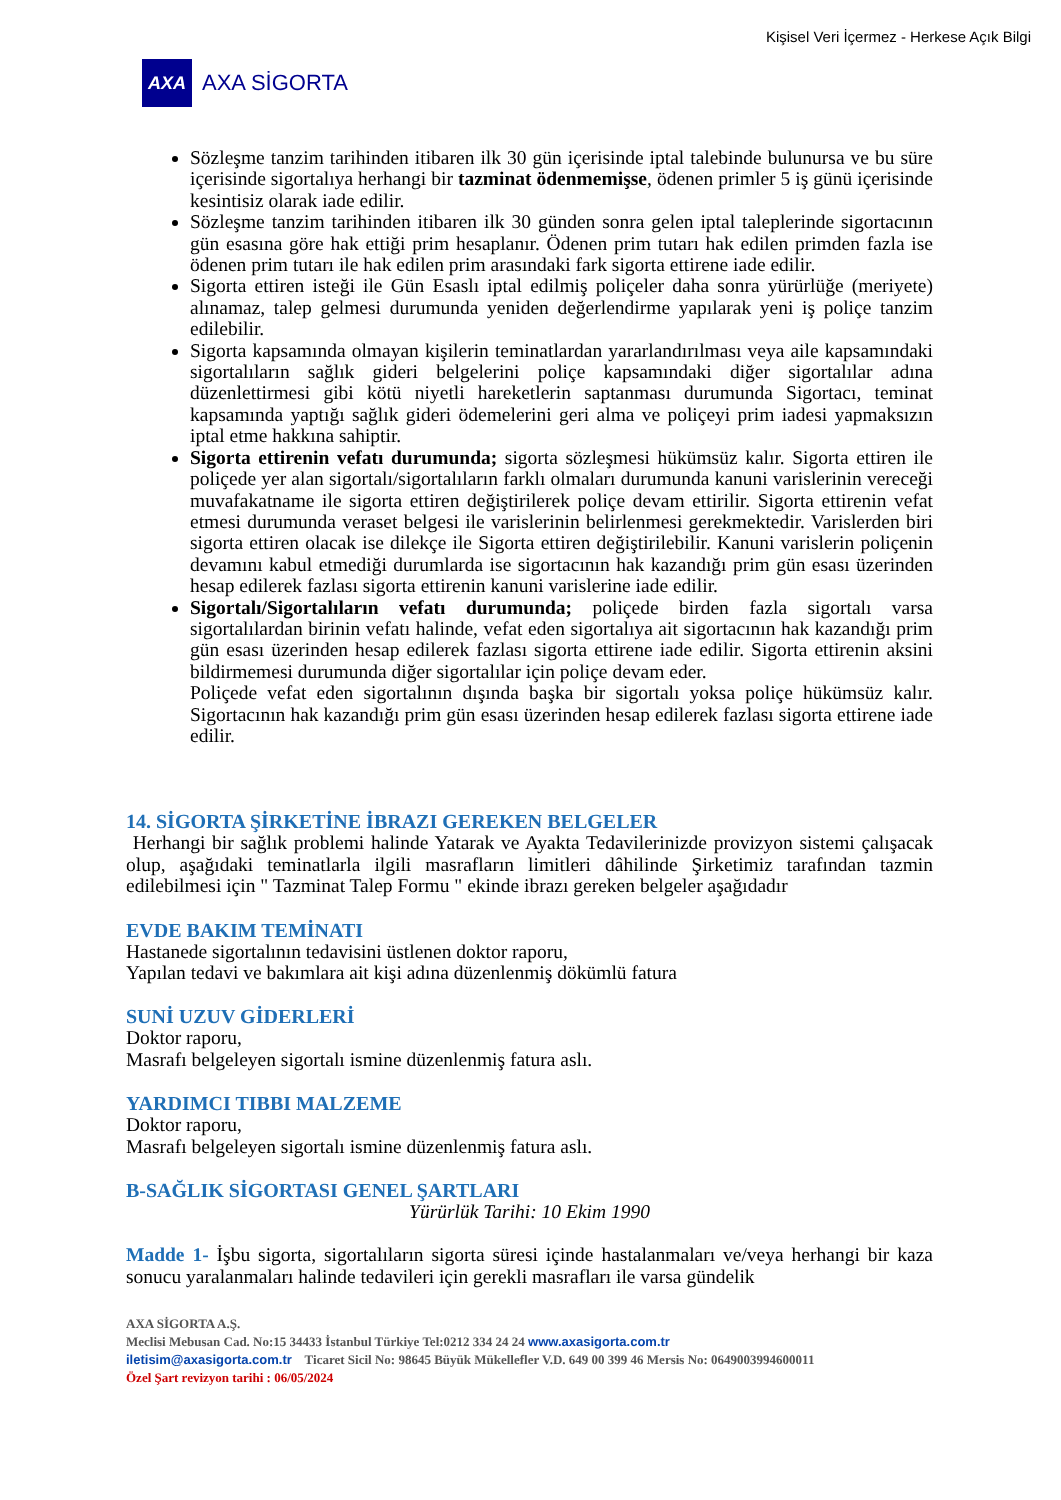Kişisel Veri İçermez - Herkese Açık Bilgi
AXA
AXA SİGORTA
Sözleşme tanzim tarihinden itibaren ilk 30 gün içerisinde iptal talebinde bulunursa ve bu süre içerisinde sigortalıya herhangi bir tazminat ödenmemişse, ödenen primler 5 iş günü içerisinde kesintisiz olarak iade edilir.
Sözleşme tanzim tarihinden itibaren ilk 30 günden sonra gelen iptal taleplerinde sigortacının gün esasına göre hak ettiği prim hesaplanır. Ödenen prim tutarı hak edilen primden fazla ise ödenen prim tutarı ile hak edilen prim arasındaki fark sigorta ettirene iade edilir.
Sigorta ettiren isteği ile Gün Esaslı iptal edilmiş poliçeler daha sonra yürürlüğe (meriyete) alınamaz, talep gelmesi durumunda yeniden değerlendirme yapılarak yeni iş poliçe tanzim edilebilir.
Sigorta kapsamında olmayan kişilerin teminatlardan yararlandırılması veya aile kapsamındaki sigortalıların sağlık gideri belgelerini poliçe kapsamındaki diğer sigortalılar adına düzenlettirmesi gibi kötü niyetli hareketlerin saptanması durumunda Sigortacı, teminat kapsamında yaptığı sağlık gideri ödemelerini geri alma ve poliçeyi prim iadesi yapmaksızın iptal etme hakkına sahiptir.
Sigorta ettirenin vefatı durumunda; sigorta sözleşmesi hükümsüz kalır. Sigorta ettiren ile poliçede yer alan sigortalı/sigortalıların farklı olmaları durumunda kanuni varislerinin vereceği muvafakatname ile sigorta ettiren değiştirilerek poliçe devam ettirilir. Sigorta ettirenin vefat etmesi durumunda veraset belgesi ile varislerinin belirlenmesi gerekmektedir. Varislerden biri sigorta ettiren olacak ise dilekçe ile Sigorta ettiren değiştirilebilir. Kanuni varislerin poliçenin devamını kabul etmediği durumlarda ise sigortacının hak kazandığı prim gün esası üzerinden hesap edilerek fazlası sigorta ettirenin kanuni varislerine iade edilir.
Sigortalı/Sigortalıların vefatı durumunda; poliçede birden fazla sigortalı varsa sigortalılardan birinin vefatı halinde, vefat eden sigortalıya ait sigortacının hak kazandığı prim gün esası üzerinden hesap edilerek fazlası sigorta ettirene iade edilir. Sigorta ettirenin aksini bildirmemesi durumunda diğer sigortalılar için poliçe devam eder.
Poliçede vefat eden sigortalının dışında başka bir sigortalı yoksa poliçe hükümsüz kalır. Sigortacının hak kazandığı prim gün esası üzerinden hesap edilerek fazlası sigorta ettirene iade edilir.
14. SİGORTA ŞİRKETİNE İBRAZI GEREKEN BELGELER
Herhangi bir sağlık problemi halinde Yatarak ve Ayakta Tedavilerinizde provizyon sistemi çalışacak olup, aşağıdaki teminatlarla ilgili masrafların limitleri dâhilinde Şirketimiz tarafından tazmin edilebilmesi için " Tazminat Talep Formu " ekinde ibrazı gereken belgeler aşağıdadır
EVDE BAKIM TEMİNATI
Hastanede sigortalının tedavisini üstlenen doktor raporu,
Yapılan tedavi ve bakımlara ait kişi adına düzenlenmiş dökümlü fatura
SUNİ UZUV GİDERLERİ
Doktor raporu,
Masrafı belgeleyen sigortalı ismine düzenlenmiş fatura aslı.
YARDIMCI TIBBI MALZEME
Doktor raporu,
Masrafı belgeleyen sigortalı ismine düzenlenmiş fatura aslı.
B-SAĞLIK SİGORTASI GENEL ŞARTLARI
Yürürlük Tarihi: 10 Ekim 1990
Madde 1- İşbu sigorta, sigortalıların sigorta süresi içinde hastalanmaları ve/veya herhangi bir kaza sonucu yaralanmaları halinde tedavileri için gerekli masrafları ile varsa gündelik
AXA SİGORTA A.Ş.
Meclisi Mebusan Cad. No:15 34433 İstanbul Türkiye Tel:0212 334 24 24 www.axasigorta.com.tr
iletisim@axasigorta.com.tr Ticaret Sicil No: 98645 Büyük Mükellefler V.D. 649 00 399 46 Mersis No: 0649003994600011
Özel Şart revizyon tarihi : 06/05/2024